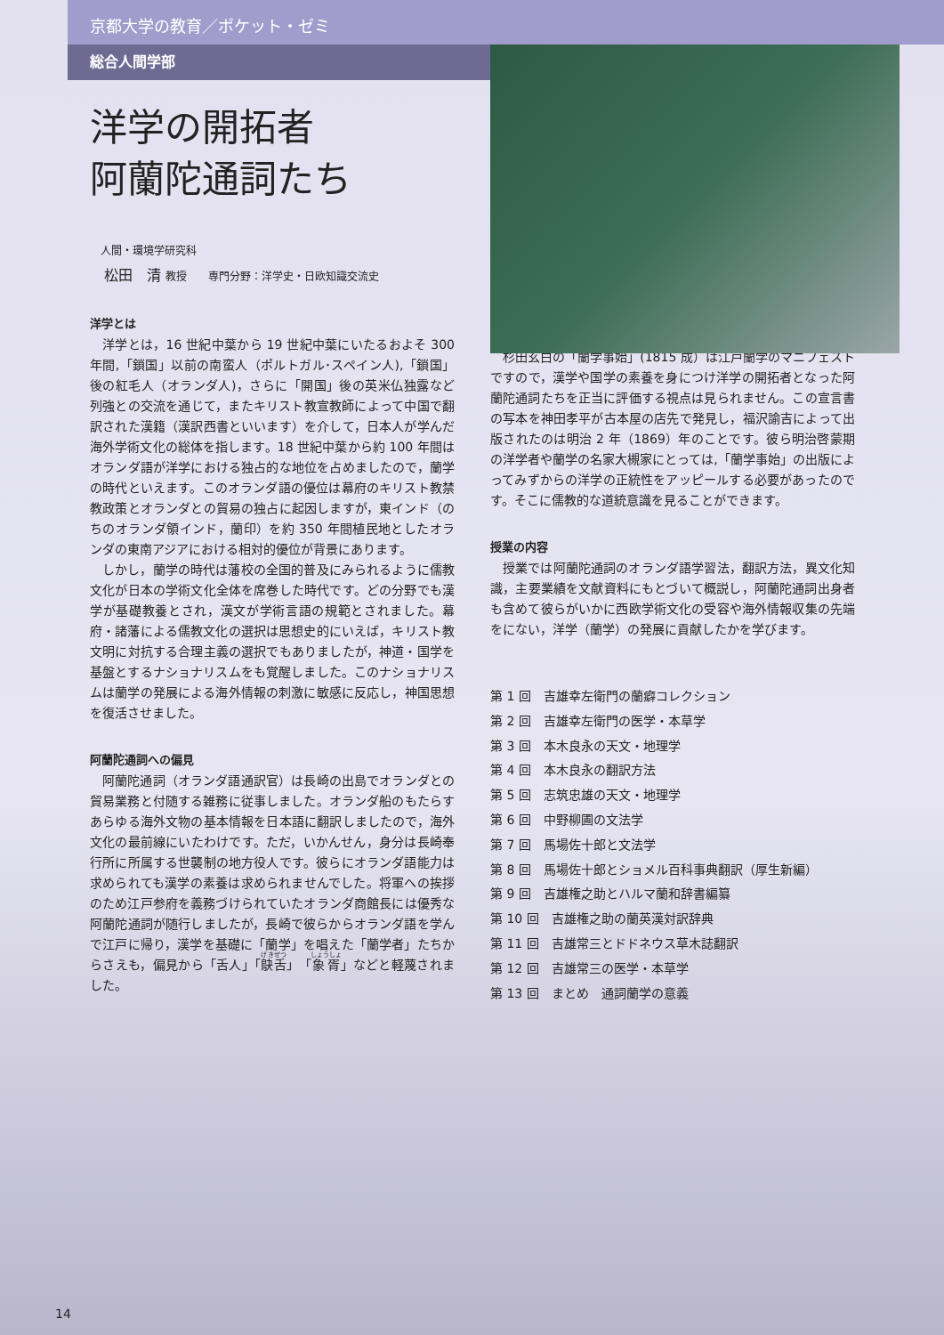京都大学の教育／ポケット・ゼミ
総合人間学部
洋学の開拓者
阿蘭陀通詞たち
人間・環境学研究科
松田　清 教授　　専門分野：洋学史・日欧知識交流史
洋学とは
洋学とは，16 世紀中葉から 19 世紀中葉にいたるおよそ 300 年間,「鎖国」以前の南蛮人（ポルトガル･スペイン人),「鎖国」後の紅毛人（オランダ人)，さらに「開国」後の英米仏独露など列強との交流を通じて，またキリスト教宣教師によって中国で翻訳された漢籍（漢訳西書といいます）を介して，日本人が学んだ海外学術文化の総体を指します。18 世紀中葉から約 100 年間はオランダ語が洋学における独占的な地位を占めましたので，蘭学の時代といえます。このオランダ語の優位は幕府のキリスト教禁教政策とオランダとの貿易の独占に起因しますが，東インド（のちのオランダ領インド，蘭印）を約 350 年間植民地としたオランダの東南アジアにおける相対的優位が背景にあります。
しかし，蘭学の時代は藩校の全国的普及にみられるように儒教文化が日本の学術文化全体を席巻した時代です。どの分野でも漢学が基礎教養とされ，漢文が学術言語の規範とされました。幕府・諸藩による儒教文化の選択は思想史的にいえば，キリスト教文明に対抗する合理主義の選択でもありましたが，神道・国学を基盤とするナショナリスムをも覚醒しました。このナショナリスムは蘭学の発展による海外情報の刺激に敏感に反応し，神国思想を復活させました。
阿蘭陀通詞への偏見
阿蘭陀通詞（オランダ語通訳官）は長崎の出島でオランダとの貿易業務と付随する雑務に従事しました。オランダ船のもたらすあらゆる海外文物の基本情報を日本語に翻訳しましたので，海外文化の最前線にいたわけです。ただ，いかんせん，身分は長崎奉行所に所属する世襲制の地方役人です。彼らにオランダ語能力は求められても漢学の素養は求められませんでした。将軍への挨拶のため江戸参府を義務づけられていたオランダ商館長には優秀な阿蘭陀通詞が随行しましたが，長崎で彼らからオランダ語を学んで江戸に帰り，漢学を基礎に「蘭学」を唱えた「蘭学者」たちからさえも，偏見から「舌人」「鴃舌」「象胥」などと軽蔑されました。
杉田玄白の「蘭学事始」(1815 成）は江戸蘭学のマニフェストですので，漢学や国学の素養を身につけ洋学の開拓者となった阿蘭陀通詞たちを正当に評価する視点は見られません。この宣言書の写本を神田孝平が古本屋の店先で発見し，福沢諭吉によって出版されたのは明治 2 年（1869）年のことです。彼ら明治啓蒙期の洋学者や蘭学の名家大槻家にとっては,「蘭学事始」の出版によってみずからの洋学の正統性をアッピールする必要があったのです。そこに儒教的な道統意識を見ることができます。
授業の内容
授業では阿蘭陀通詞のオランダ語学習法，翻訳方法，異文化知識，主要業績を文献資料にもとづいて概説し，阿蘭陀通詞出身者も含めて彼らがいかに西欧学術文化の受容や海外情報収集の先端をにない，洋学（蘭学）の発展に貢献したかを学びます。
第 1 回　吉雄幸左衛門の蘭癖コレクション
第 2 回　吉雄幸左衛門の医学・本草学
第 3 回　本木良永の天文・地理学
第 4 回　本木良永の翻訳方法
第 5 回　志筑忠雄の天文・地理学
第 6 回　中野柳圃の文法学
第 7 回　馬場佐十郎と文法学
第 8 回　馬場佐十郎とショメル百科事典翻訳（厚生新編）
第 9 回　吉雄権之助とハルマ蘭和辞書編纂
第 10 回　吉雄権之助の蘭英漢対訳辞典
第 11 回　吉雄常三とドドネウス草木誌翻訳
第 12 回　吉雄常三の医学・本草学
第 13 回　まとめ　通詞蘭学の意義
14